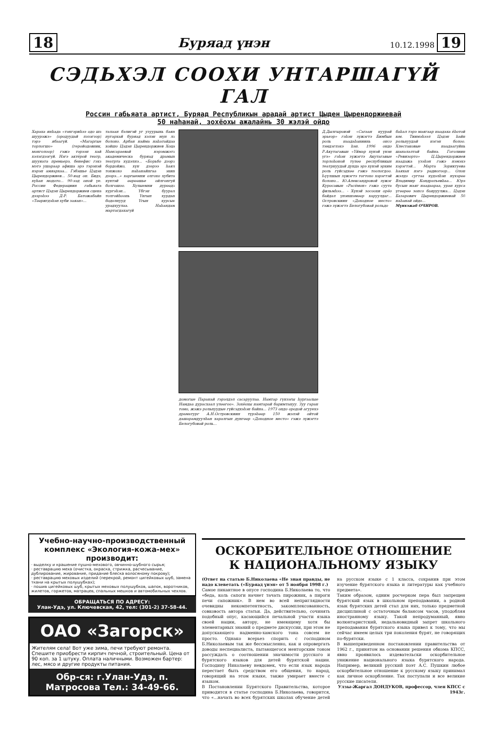18 Буряад үнэн 10.12.1998 19
СЭДЬХЭЛ СООХИ УНТАРШАГҮЙ ГАЛ
Россин габьяата артист, Буряад Республикын арадай артист Цыден Цырендоржиевай
50 наһанай, зохёохы ажалайнь 30 жэлэй ойдо
Хараха янһада «тэнгэриһээ одо шэ шуурэжэ» (ородуудай лэзэгээр) тэрэ ябаагүй. «Магаргые торлогшо» (геройодовник, монголоор) гэжэ тэрээн хай хэлэгдээгүй. Нэгэ актёрой театр, шууяата премьерэ, бенефис гэхэ мэтэ ушараар афиша эрэ тэрэнэй нэрэн амяархаа... Гэбэшье Цэдэн Цырендоржиев... 50-яад он. Бидэ, хүһан модото... 90-ээд оной үе. Россин Федерациин габьяата артист Цэдэн Цырендоржиев сцена дээрэһээ Д-Р. Батожабайн «Төөригдэһэн хуби заяан»...
талаан бэлигэй уг узуурынь баян нугархай буряад хэлэн мүн лэ болоно. Арбан найма наһатайдаа хойшо Цэдэн Цырендоржиев Хоца Намсараевай нэрэмжэтэ академическа буряад драмын театрта хүдэлнэ... «Борьбо дээрэ бордойжо, хүн дээрээ һаял тонжохо наһанайнгаа эхин дээрэ...» харгыемни олгохо хубита хүнтэй өөрөөшье ойлгонгүй болгошоо. Хүлыемни дүрөөдэ хүргэһэн... Үбгэн буурал толгойһоонь Үнгын хурдан бодолнууд Үгын хурсые урадхуулаа. Наһандам мартагдахагүй
домогые Паранай гэрэлдэл сасаруулаа. Намтар гүнзэгы һургаалые Намдаа дурасхаал үлөөгоо». Зохёохы намтарай баримтануу. Зуу гаран томо, жэжэ рольнуудые гүйсэдхэһэн байна... 1973 ондо ородой агууехэ драматург А.Н.Островскиин түрэһөөр 150 жэлэй ойтой дашарамдуулһан хаpалгын дүнгөөр «Доходное место» гэжэ зүжэгтэ Белогубовай роль...
Д.Дылгыровэй «Сагаан нуурай эрьеэр» гэһэн зүжэгтэ Бимбын роль наадаһаниинь онсо тэмдэглэхэ һэн. 1996 ондо Р.Акутагавын «Үймар хүнэй үнэн үгэ» гэһэн зүжэгтэ Акутагавые торлоһоной түлөө республикын театрнуудай дунда эрэ хүнэй эрхим роль гүйсэдхөө гэжэ тоологдоо. Һүүлшын зүжэгтэ тогтохо хэрэгтэй болоно... Ю.Александровой зүжэг Куросавын «Расёмон» гэжэ суута фильмһээ... - Хүнэй зосоохи орёо байдал үнэншэмөөр харуулдаг... Островскиин «Доходное место» гэжэ зүжэгтэ Белогубовай рольдо
баһал тэрэ маягаар наадаха ёһотой юм. Тиимэһээл Цэдэн һайн рольнуудай нэгэн болоо. Хлестаковые наадаагүйнь шаналалтай байна. Гоголиин «Ревизорто» Ц.Цырендоржиев наадажа үзэһэн гэжэ нэмэхэ хэрэгтэй... Марта Зориктуева һаяхан нэгэ радиогоор... Олон жэлдэ сугтаа хүдэлһэн нүхэрөө Владимир Кондратьевһаа... Юрэ бусын маяг наадаараа, уран хурса үгөөрөө зонсо баяруулжа... Цэдэн Базарович Цырендоржиевай 50 наһанай ойдо...
Мүнхэжаб ОЧИРОВ.
Учебно-научно-производственный комплекс «Экология-кожа-мех» производит:
· выделку и крашение пушно-мехового, овчинно-шубного сырья;
· реставрацию меха (очистка, окраска, стрижка, расчесывание, дублирование, жирование, придание блеска волосяному покрову);
· реставрацию меховых изделий (перекрой, ремонт цигейковых шуб, замена ткани на крытых полушубках);
· пошив цигейковых шуб, крытых меховых полушубков, шапок, воротников, жилетов, горжетов, матрацев, спальных мешков и автомобильных чехлов.
ОБРАЩАТЬСЯ ПО АДРЕСУ:
Улан-Удэ, ул. Ключевская, 42, тел: (301-2) 37-58-44.
ОАО «Загорск»
Жителям села! Вот уже зима, печи требуют ремонта. Спешите приобрести кирпич печной, строительный. Цена от 90 коп. за 1 штуку. Оплата наличными. Возможен бартер: лес, мясо и другие продукты питания.
Обр-ся: г.Улан-Удэ, п. Матросова Тел.: 34-49-66.
ОСКОРБИТЕЛЬНОЕ ОТНОШЕНИЕ
К НАЦИОНАЛЬНОМУ ЯЗЫКУ
(Ответ на статью Б.Николаева «Не зная правды, не надо клеветать («Буряад үнэн» от 5 ноября 1998 г.)
Самое пикантное в опусе господина Б.Николаева то, что «беда, коль сапоги начнет тачать пирожник, а пироги печи сапожник». В нем во всей неприглядности очевидны некомпетентность, закомплексованность, совковость автора статьи. Да, действительно, сочинять подобный опус, касающийся печальной участи языка своей нации, автору, не имеющему хотя бы элементарных знаний о предмете дискуссии, при этом не допускающего надменно-хамского тона совсем не просто. Однако всерьез спорить с господином Б.Николаевым так же бессмысленно, как и опровергать доводы неспециалиста, пытающегося менторским тоном рассуждать о соотношении значимости русского и бурятского языков для детей бурятской нации. Господину Николаеву невдомек, что если язык народа перестает быть средством его общения, то народ, говорящий на этом языке, также умирает вместе с языком.
В Постановлении Бурятского Правительства, которое приводится в статье господина Б.Николаева, говорится, что «...начать во всех бурятских школах обучение детей на русском языке с 1 класса, сохранив при этом изучение бурятского языка и литературы как учебного предмета».
Таким образом, одним росчерком пера был запрещен бурятский язык в школьном преподавании, а родной язык бурятских детей стал для них, только предметной дисциплиной с остаточным балансом часов, уподобляя иностранному языку. Такой непродуманный, явно волюнтаристский, недальновидный запрет школьного преподавания бурятского языка привел к тому, что мы сейчас имеем целых три поколения бурят, не говорящих по-бурятски.
В вышеприведенном постановлении правительства от 1962 г., принятом на основании решения обкома КПСС, явно проявилось издевательски оскорбительное унижение национального языка бурятского народа. Например, великий русский поэт А.С. Пушкин любое оскорбительное отношение к русскому языку принимал как личное оскорбление. Так поступали и все великие русские писатели.
Улзы-Жаргал ДОНДУКОВ, профессор, член КПСС с 1943г.